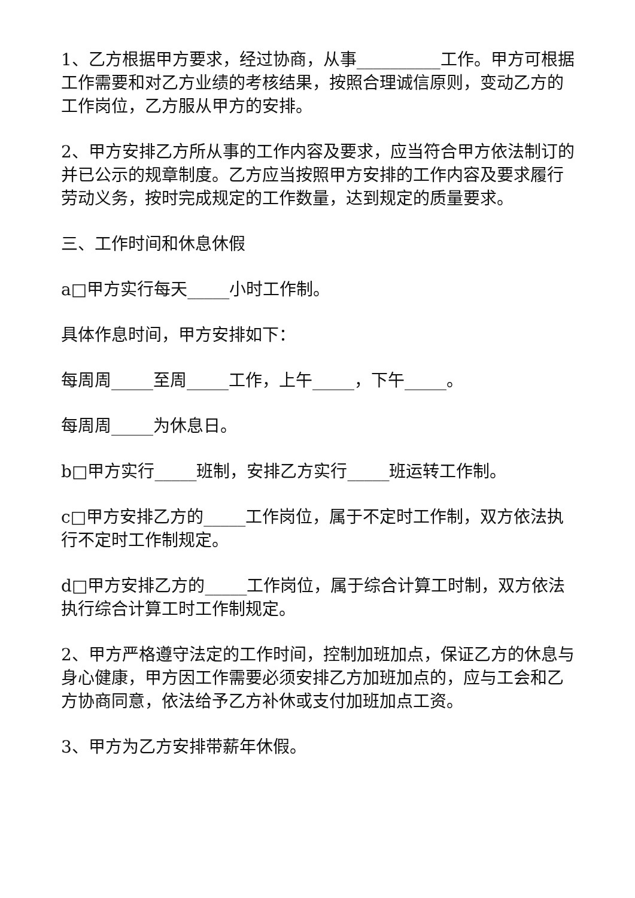1、乙方根据甲方要求，经过协商，从事__________工作。甲方可根据工作需要和对乙方业绩的考核结果，按照合理诚信原则，变动乙方的工作岗位，乙方服从甲方的安排。
2、甲方安排乙方所从事的工作内容及要求，应当符合甲方依法制订的并已公示的规章制度。乙方应当按照甲方安排的工作内容及要求履行劳动义务，按时完成规定的工作数量，达到规定的质量要求。
三、工作时间和休息休假
a□甲方实行每天_____小时工作制。
具体作息时间，甲方安排如下：
每周周_____至周_____工作，上午_____，下午_____。
每周周_____为休息日。
b□甲方实行_____班制，安排乙方实行_____班运转工作制。
c□甲方安排乙方的_____工作岗位，属于不定时工作制，双方依法执行不定时工作制规定。
d□甲方安排乙方的_____工作岗位，属于综合计算工时制，双方依法执行综合计算工时工作制规定。
2、甲方严格遵守法定的工作时间，控制加班加点，保证乙方的休息与身心健康，甲方因工作需要必须安排乙方加班加点的，应与工会和乙方协商同意，依法给予乙方补休或支付加班加点工资。
3、甲方为乙方安排带薪年休假。